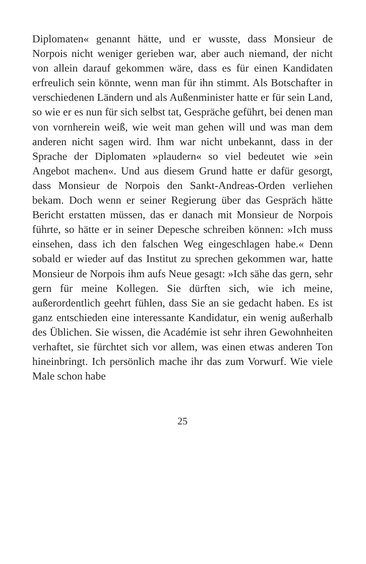Diplomaten« genannt hätte, und er wusste, dass Monsieur de Norpois nicht weniger gerieben war, aber auch niemand, der nicht von allein darauf gekommen wäre, dass es für einen Kandidaten erfreulich sein könnte, wenn man für ihn stimmt. Als Botschafter in verschiedenen Ländern und als Außenminister hatte er für sein Land, so wie er es nun für sich selbst tat, Gespräche geführt, bei denen man von vornherein weiß, wie weit man gehen will und was man dem anderen nicht sagen wird. Ihm war nicht unbekannt, dass in der Sprache der Diplomaten »plaudern« so viel bedeutet wie »ein Angebot machen«. Und aus diesem Grund hatte er dafür gesorgt, dass Monsieur de Norpois den Sankt-Andreas-Orden verliehen bekam. Doch wenn er seiner Regierung über das Gespräch hätte Bericht erstatten müssen, das er danach mit Monsieur de Norpois führte, so hätte er in seiner Depesche schreiben können: »Ich muss einsehen, dass ich den falschen Weg eingeschlagen habe.« Denn sobald er wieder auf das Institut zu sprechen gekommen war, hatte Monsieur de Norpois ihm aufs Neue gesagt: »Ich sähe das gern, sehr gern für meine Kollegen. Sie dürften sich, wie ich meine, außerordentlich geehrt fühlen, dass Sie an sie gedacht haben. Es ist ganz entschieden eine interessante Kandidatur, ein wenig außerhalb des Üblichen. Sie wissen, die Académie ist sehr ihren Gewohnheiten verhaftet, sie fürchtet sich vor allem, was einen etwas anderen Ton hineinbringt. Ich persönlich mache ihr das zum Vorwurf. Wie viele Male schon habe
25